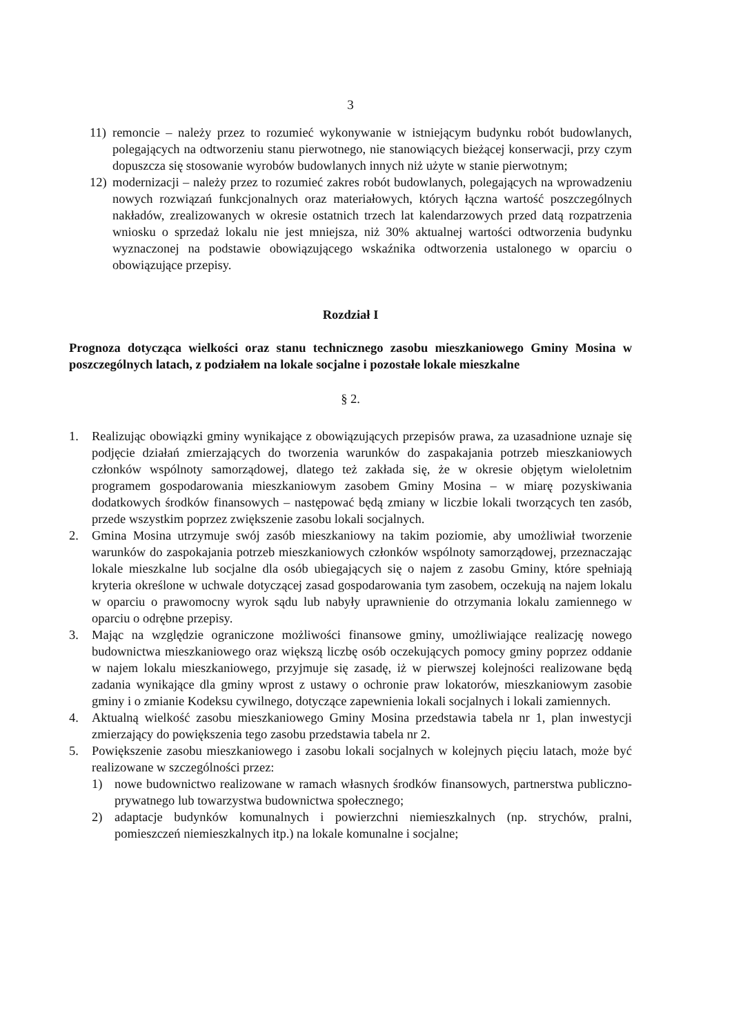3
11) remoncie – należy przez to rozumieć wykonywanie w istniejącym budynku robót budowlanych, polegających na odtworzeniu stanu pierwotnego, nie stanowiących bieżącej konserwacji, przy czym dopuszcza się stosowanie wyrobów budowlanych innych niż użyte w stanie pierwotnym;
12) modernizacji – należy przez to rozumieć zakres robót budowlanych, polegających na wprowadzeniu nowych rozwiązań funkcjonalnych oraz materiałowych, których łączna wartość poszczególnych nakładów, zrealizowanych w okresie ostatnich trzech lat kalendarzowych przed datą rozpatrzenia wniosku o sprzedaż lokalu nie jest mniejsza, niż 30% aktualnej wartości odtworzenia budynku wyznaczonej na podstawie obowiązującego wskaźnika odtworzenia ustalonego w oparciu o obowiązujące przepisy.
Rozdział I
Prognoza dotycząca wielkości oraz stanu technicznego zasobu mieszkaniowego Gminy Mosina w poszczególnych latach, z podziałem na lokale socjalne i pozostałe lokale mieszkalne
§ 2.
1. Realizując obowiązki gminy wynikające z obowiązujących przepisów prawa, za uzasadnione uznaje się podjęcie działań zmierzających do tworzenia warunków do zaspakajania potrzeb mieszkaniowych członków wspólnoty samorządowej, dlatego też zakłada się, że w okresie objętym wieloletnim programem gospodarowania mieszkaniowym zasobem Gminy Mosina – w miarę pozyskiwania dodatkowych środków finansowych – następować będą zmiany w liczbie lokali tworzących ten zasób, przede wszystkim poprzez zwiększenie zasobu lokali socjalnych.
2. Gmina Mosina utrzymuje swój zasób mieszkaniowy na takim poziomie, aby umożliwiał tworzenie warunków do zaspokajania potrzeb mieszkaniowych członków wspólnoty samorządowej, przeznaczając lokale mieszkalne lub socjalne dla osób ubiegających się o najem z zasobu Gminy, które spełniają kryteria określone w uchwale dotyczącej zasad gospodarowania tym zasobem, oczekują na najem lokalu w oparciu o prawomocny wyrok sądu lub nabyły uprawnienie do otrzymania lokalu zamiennego w oparciu o odrębne przepisy.
3. Mając na względzie ograniczone możliwości finansowe gminy, umożliwiające realizację nowego budownictwa mieszkaniowego oraz większą liczbę osób oczekujących pomocy gminy poprzez oddanie w najem lokalu mieszkaniowego, przyjmuje się zasadę, iż w pierwszej kolejności realizowane będą zadania wynikające dla gminy wprost z ustawy o ochronie praw lokatorów, mieszkaniowym zasobie gminy i o zmianie Kodeksu cywilnego, dotyczące zapewnienia lokali socjalnych i lokali zamiennych.
4. Aktualną wielkość zasobu mieszkaniowego Gminy Mosina przedstawia tabela nr 1, plan inwestycji zmierzający do powiększenia tego zasobu przedstawia tabela nr 2.
5. Powiększenie zasobu mieszkaniowego i zasobu lokali socjalnych w kolejnych pięciu latach, może być realizowane w szczególności przez:
1) nowe budownictwo realizowane w ramach własnych środków finansowych, partnerstwa publiczno-prywatnego lub towarzystwa budownictwa społecznego;
2) adaptacje budynków komunalnych i powierzchni niemieszkalnych (np. strychów, pralni, pomieszczeń niemieszkalnych itp.) na lokale komunalne i socjalne;